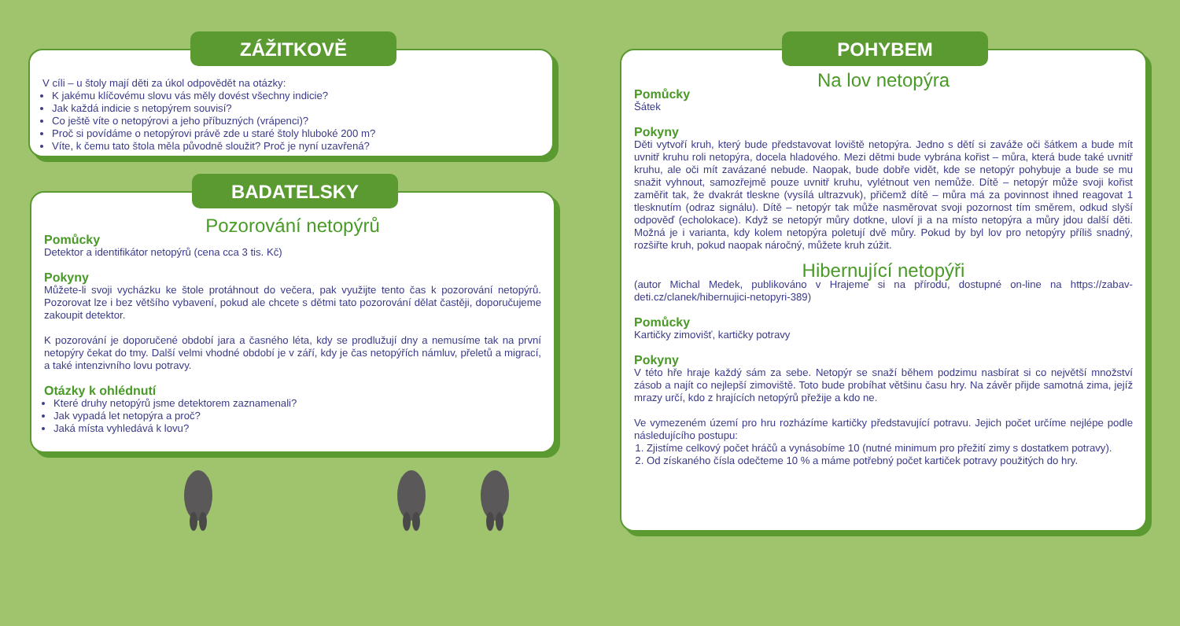ZÁŽITKOVĚ
V cíli – u štoly mají děti za úkol odpovědět na otázky:
K jakému klíčovému slovu vás měly dovést všechny indicie?
Jak každá indicie s netopýrem souvisí?
Co ještě víte o netopýrovi a jeho příbuzných (vrápenci)?
Proč si povídáme o netopýrovi právě zde u staré štoly hluboké 200 m?
Víte, k čemu tato štola měla původně sloužit? Proč je nyní uzavřená?
BADATELSKY
Pozorování netopýrů
Pomůcky
Detektor a identifikátor netopýrů (cena cca 3 tis. Kč)
Pokyny
Můžete-li svoji vycházku ke štole protáhnout do večera, pak využijte tento čas k pozorování netopýrů. Pozorovat lze i bez většího vybavení, pokud ale chcete s dětmi tato pozorování dělat častěji, doporučujeme zakoupit detektor.
K pozorování je doporučené období jara a časného léta, kdy se prodlužují dny a nemusíme tak na první netopýry čekat do tmy. Další velmi vhodné období je v září, kdy je čas netopýřích námluv, přeletů a migrací, a také intenzivního lovu potravy.
Otázky k ohlédnutí
Které druhy netopýrů jsme detektorem zaznamenali?
Jak vypadá let netopýra a proč?
Jaká místa vyhledává k lovu?
POHYBEM
Na lov netopýra
Pomůcky
Šátek
Pokyny
Děti vytvoří kruh, který bude představovat loviště netopýra. Jedno s dětí si zaváže oči šátkem a bude mít uvnitř kruhu roli netopýra, docela hladového. Mezi dětmi bude vybrána kořist – můra, která bude také uvnitř kruhu, ale oči mít zavázané nebude. Naopak, bude dobře vidět, kde se netopýr pohybuje a bude se mu snažit vyhnout, samozřejmě pouze uvnitř kruhu, vylétnout ven nemůže. Dítě – netopýr může svoji kořist zaměřit tak, že dvakrát tleskne (vysílá ultrazvuk), přičemž dítě – můra má za povinnost ihned reagovat 1 tlesknutím (odraz signálu). Dítě – netopýr tak může nasměrovat svoji pozornost tím směrem, odkud slyší odpověď (echolokace). Když se netopýr můry dotkne, uloví ji a na místo netopýra a můry jdou další děti. Možná je i varianta, kdy kolem netopýra poletují dvě můry. Pokud by byl lov pro netopýry příliš snadný, rozšiřte kruh, pokud naopak náročný, můžete kruh zúžit.
Hibernující netopýři
(autor Michal Medek, publikováno v Hrajeme si na přírodu, dostupné on-line na https://zabav-deti.cz/clanek/hibernujici-netopyri-389)
Pomůcky
Kartičky zimovišť, kartičky potravy
Pokyny
V této hře hraje každý sám za sebe. Netopýr se snaží během podzimu nasbírat si co největší množství zásob a najít co nejlepší zimoviště. Toto bude probíhat většinu času hry. Na závěr přijde samotná zima, jejíž mrazy určí, kdo z hrajících netopýrů přežije a kdo ne.
Ve vymezeném území pro hru rozházíme kartičky představující potravu. Jejich počet určíme nejlépe podle následujícího postupu:
1. Zjistíme celkový počet hráčů a vynásobíme 10 (nutné minimum pro přežití zimy s dostatkem potravy).
2. Od získaného čísla odečteme 10 % a máme potřebný počet kartiček potravy použitých do hry.